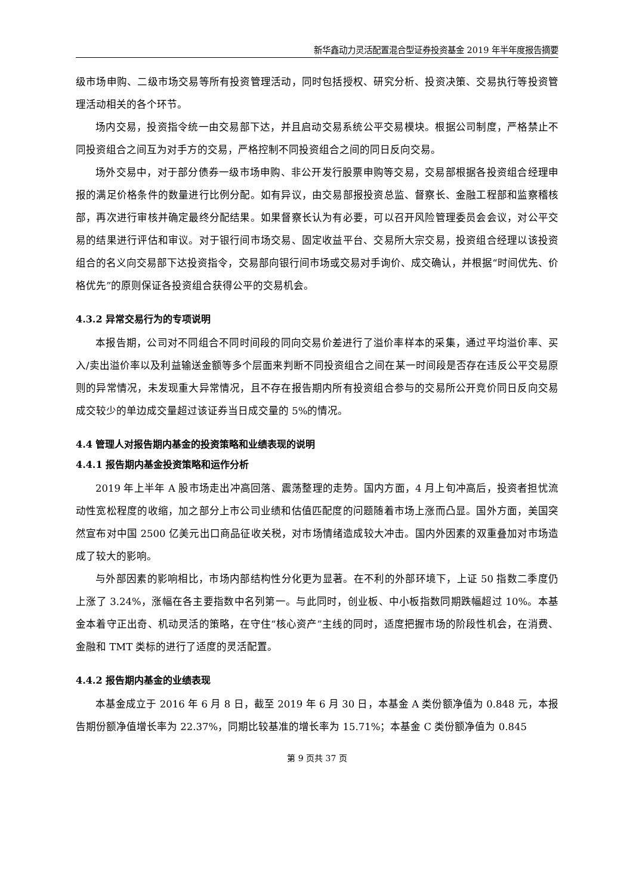新华鑫动力灵活配置混合型证券投资基金 2019 年半年度报告摘要
级市场申购、二级市场交易等所有投资管理活动，同时包括授权、研究分析、投资决策、交易执行等投资管理活动相关的各个环节。
场内交易，投资指令统一由交易部下达，并且启动交易系统公平交易模块。根据公司制度，严格禁止不同投资组合之间互为对手方的交易，严格控制不同投资组合之间的同日反向交易。
场外交易中，对于部分债券一级市场申购、非公开发行股票申购等交易，交易部根据各投资组合经理申报的满足价格条件的数量进行比例分配。如有异议，由交易部报投资总监、督察长、金融工程部和监察稽核部，再次进行审核并确定最终分配结果。如果督察长认为有必要，可以召开风险管理委员会会议，对公平交易的结果进行评估和审议。对于银行间市场交易、固定收益平台、交易所大宗交易，投资组合经理以该投资组合的名义向交易部下达投资指令，交易部向银行间市场或交易对手询价、成交确认，并根据“时间优先、价格优先”的原则保证各投资组合获得公平的交易机会。
4.3.2 异常交易行为的专项说明
本报告期，公司对不同组合不同时间段的同向交易价差进行了溢价率样本的采集，通过平均溢价率、买入/卖出溢价率以及利益输送金额等多个层面来判断不同投资组合之间在某一时间段是否存在违反公平交易原则的异常情况，未发现重大异常情况，且不存在报告期内所有投资组合参与的交易所公开竞价同日反向交易成交较少的单边成交量超过该证券当日成交量的 5%的情况。
4.4 管理人对报告期内基金的投资策略和业绩表现的说明
4.4.1 报告期内基金投资策略和运作分析
2019 年上半年 A 股市场走出冲高回落、震荡整理的走势。国内方面，4 月上旬冲高后，投资者担忧流动性宽松程度的收缩，加之部分上市公司业绩和估值匹配度的问题随着市场上涨而凸显。国外方面，美国突然宣布对中国 2500 亿美元出口商品征收关税，对市场情绪造成较大冲击。国内外因素的双重叠加对市场造成了较大的影响。
与外部因素的影响相比，市场内部结构性分化更为显著。在不利的外部环境下，上证 50 指数二季度仍上涨了 3.24%，涨幅在各主要指数中名列第一。与此同时，创业板、中小板指数同期跌幅超过 10%。本基金本着守正出奇、机动灵活的策略，在守住“核心资产”主线的同时，适度把握市场的阶段性机会，在消费、金融和 TMT 类标的进行了适度的灵活配置。
4.4.2 报告期内基金的业绩表现
本基金成立于 2016 年 6 月 8 日，截至 2019 年 6 月 30 日，本基金 A 类份额净值为 0.848 元，本报告期份额净值增长率为 22.37%，同期比较基准的增长率为 15.71%；本基金 C 类份额净值为 0.845
第 9 页共 37 页